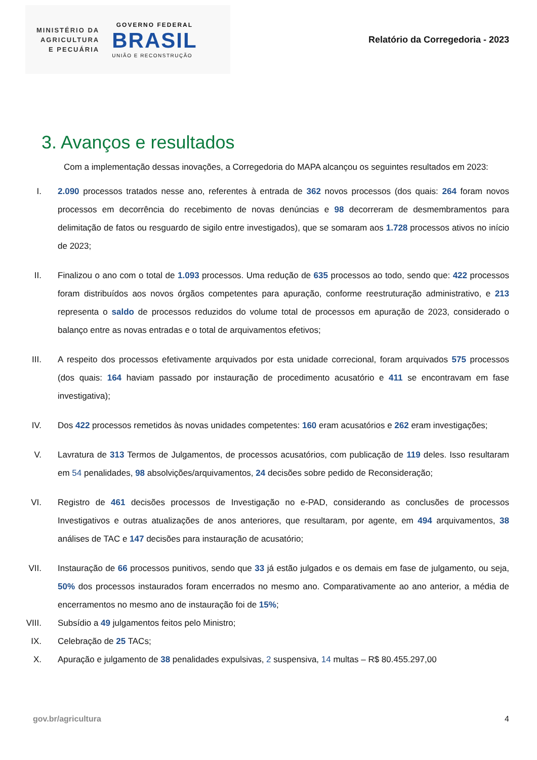MINISTÉRIO DA
AGRICULTURA
E PECUÁRIA
GOVERNO FEDERAL
BRASIL
UNIÃO E RECONSTRUÇÃO
Relatório da Corregedoria - 2023
3. Avanços e resultados
Com a implementação dessas inovações, a Corregedoria do MAPA alcançou os seguintes resultados em 2023:
I. 2.090 processos tratados nesse ano, referentes à entrada de 362 novos processos (dos quais: 264 foram novos processos em decorrência do recebimento de novas denúncias e 98 decorreram de desmembramentos para delimitação de fatos ou resguardo de sigilo entre investigados), que se somaram aos 1.728 processos ativos no início de 2023;
II. Finalizou o ano com o total de 1.093 processos. Uma redução de 635 processos ao todo, sendo que: 422 processos foram distribuídos aos novos órgãos competentes para apuração, conforme reestruturação administrativo, e 213 representa o saldo de processos reduzidos do volume total de processos em apuração de 2023, considerado o balanço entre as novas entradas e o total de arquivamentos efetivos;
III. A respeito dos processos efetivamente arquivados por esta unidade correcional, foram arquivados 575 processos (dos quais: 164 haviam passado por instauração de procedimento acusatório e 411 se encontravam em fase investigativa);
IV. Dos 422 processos remetidos às novas unidades competentes: 160 eram acusatórios e 262 eram investigações;
V. Lavratura de 313 Termos de Julgamentos, de processos acusatórios, com publicação de 119 deles. Isso resultaram em 54 penalidades, 98 absolvições/arquivamentos, 24 decisões sobre pedido de Reconsideração;
VI. Registro de 461 decisões processos de Investigação no e-PAD, considerando as conclusões de processos Investigativos e outras atualizações de anos anteriores, que resultaram, por agente, em 494 arquivamentos, 38 análises de TAC e 147 decisões para instauração de acusatório;
VII. Instauração de 66 processos punitivos, sendo que 33 já estão julgados e os demais em fase de julgamento, ou seja, 50% dos processos instaurados foram encerrados no mesmo ano. Comparativamente ao ano anterior, a média de encerramentos no mesmo ano de instauração foi de 15%;
VIII. Subsídio a 49 julgamentos feitos pelo Ministro;
IX. Celebração de 25 TACs;
X. Apuração e julgamento de 38 penalidades expulsivas, 2 suspensiva, 14 multas – R$ 80.455.297,00
gov.br/agricultura 4